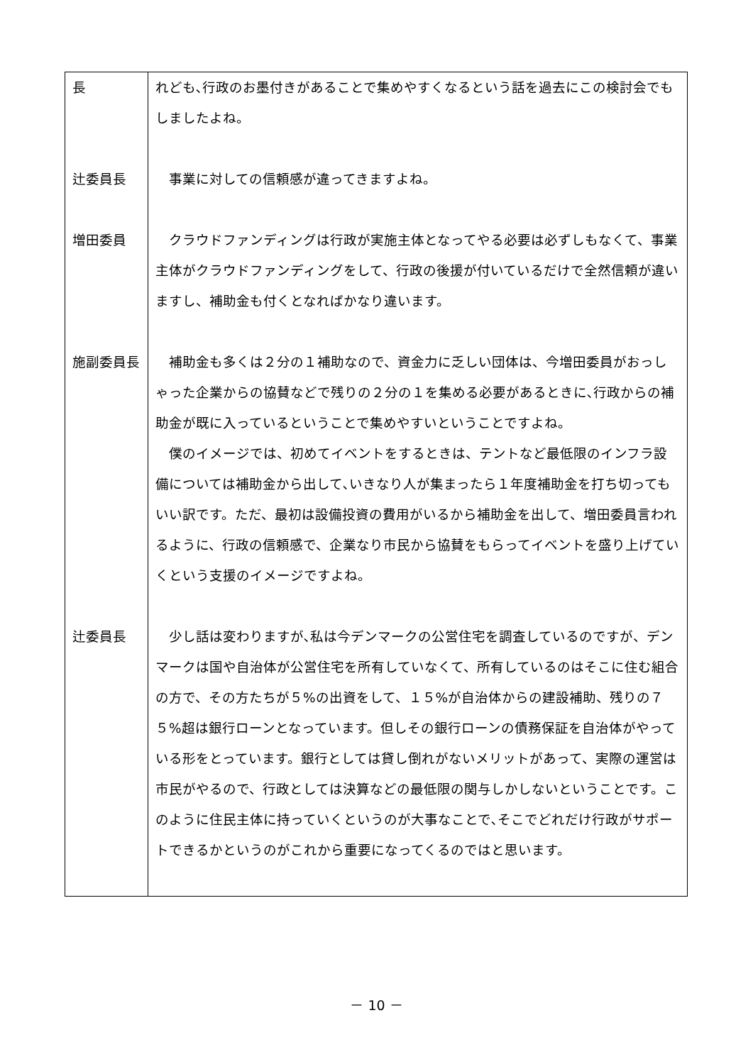| 長 | れども､行政のお墨付きがあることで集めやすくなるという話を過去にこの検討会でもしましたよね。 |
| 辻委員長 | 事業に対しての信頼感が違ってきますよね。 |
| 増田委員 | クラウドファンディングは行政が実施主体となってやる必要は必ずしもなくて、事業主体がクラウドファンディングをして、行政の後援が付いているだけで全然信頼が違いますし、補助金も付くとなればかなり違います。 |
| 施副委員長 | 補助金も多くは２分の１補助なので、資金力に乏しい団体は、今増田委員がおっしゃった企業からの協賛などで残りの２分の１を集める必要があるときに､行政からの補助金が既に入っているということで集めやすいということですよね。 僕のイメージでは、初めてイベントをするときは、テントなど最低限のインフラ設備については補助金から出して､いきなり人が集まったら１年度補助金を打ち切ってもいい訳です。ただ、最初は設備投資の費用がいるから補助金を出して、増田委員言われるように、行政の信頼感で、企業なり市民から協賛をもらってイベントを盛り上げていくという支援のイメージですよね。 |
| 辻委員長 | 少し話は変わりますが､私は今デンマークの公営住宅を調査しているのですが、デンマークは国や自治体が公営住宅を所有していなくて、所有しているのはそこに住む組合の方で、その方たちが５%の出資をして、１５%が自治体からの建設補助、残りの７５%超は銀行ローンとなっています。但しその銀行ローンの債務保証を自治体がやっている形をとっています。銀行としては貸し倒れがないメリットがあって、実際の運営は市民がやるので、行政としては決算などの最低限の関与しかしないということです。このように住民主体に持っていくというのが大事なことで､そこでどれだけ行政がサポートできるかというのがこれから重要になってくるのではと思います。 |
－ 10 －